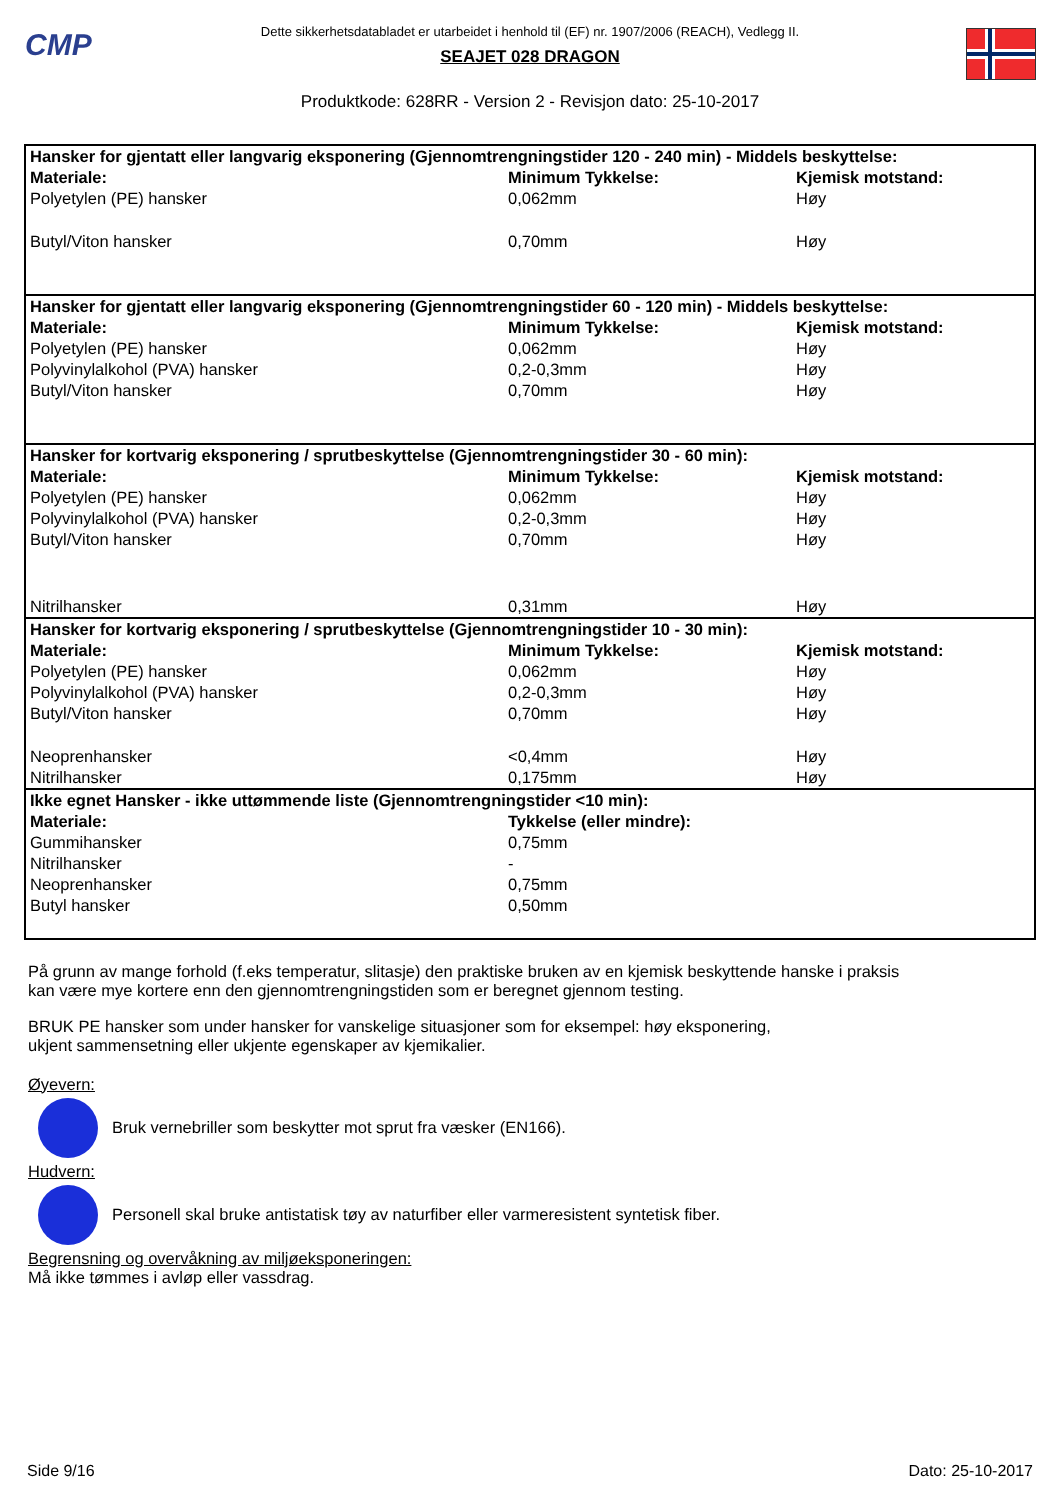CMP
Dette sikkerhetsdatabladet er utarbeidet i henhold til (EF) nr. 1907/2006 (REACH), Vedlegg II.
SEAJET 028 DRAGON
Produktkode: 628RR - Version 2 - Revisjon dato: 25-10-2017
| Hansker for gjentatt eller langvarig eksponering (Gjennomtrengningstider 120 - 240 min) - Middels beskyttelse: | | |
| Materiale: | Minimum Tykkelse: | Kjemisk motstand: |
| Polyetylen (PE) hansker | 0,062mm | Høy |
| Butyl/Viton hansker | 0,70mm | Høy |
| Hansker for gjentatt eller langvarig eksponering (Gjennomtrengningstider 60 - 120 min) - Middels beskyttelse: | | |
| Materiale: | Minimum Tykkelse: | Kjemisk motstand: |
| Polyetylen (PE) hansker | 0,062mm | Høy |
| Polyvinylalkohol (PVA) hansker | 0,2-0,3mm | Høy |
| Butyl/Viton hansker | 0,70mm | Høy |
| Hansker for kortvarig eksponering / sprutbeskyttelse (Gjennomtrengningstider 30 - 60 min): | | |
| Materiale: | Minimum Tykkelse: | Kjemisk motstand: |
| Polyetylen (PE) hansker | 0,062mm | Høy |
| Polyvinylalkohol (PVA) hansker | 0,2-0,3mm | Høy |
| Butyl/Viton hansker | 0,70mm | Høy |
| Nitrilhansker | 0,31mm | Høy |
| Hansker for kortvarig eksponering / sprutbeskyttelse (Gjennomtrengningstider 10 - 30 min): | | |
| Materiale: | Minimum Tykkelse: | Kjemisk motstand: |
| Polyetylen (PE) hansker | 0,062mm | Høy |
| Polyvinylalkohol (PVA) hansker | 0,2-0,3mm | Høy |
| Butyl/Viton hansker | 0,70mm | Høy |
| Neoprenhansker | <0,4mm | Høy |
| Nitrilhansker | 0,175mm | Høy |
| Ikke egnet Hansker - ikke uttømmende liste (Gjennomtrengningstider <10 min): | | |
| Materiale: | Tykkelse (eller mindre): | |
| Gummihansker | 0,75mm | |
| Nitrilhansker | - | |
| Neoprenhansker | 0,75mm | |
| Butyl hansker | 0,50mm | |
På grunn av mange forhold (f.eks temperatur, slitasje) den praktiske bruken av en kjemisk beskyttende hanske i praksis
kan være mye kortere enn den gjennomtrengningstiden som er beregnet gjennom testing.
BRUK PE hansker som under hansker for vanskelige situasjoner som for eksempel: høy eksponering,
ukjent sammensetning eller ukjente egenskaper av kjemikalier.
Øyevern:
Bruk vernebriller som beskytter mot sprut fra væsker (EN166).
Hudvern:
Personell skal bruke antistatisk tøy av naturfiber eller varmeresistent syntetisk fiber.
Begrensning og overvåkning av miljøeksponeringen:
Må ikke tømmes i avløp eller vassdrag.
Side 9/16 Dato: 25-10-2017